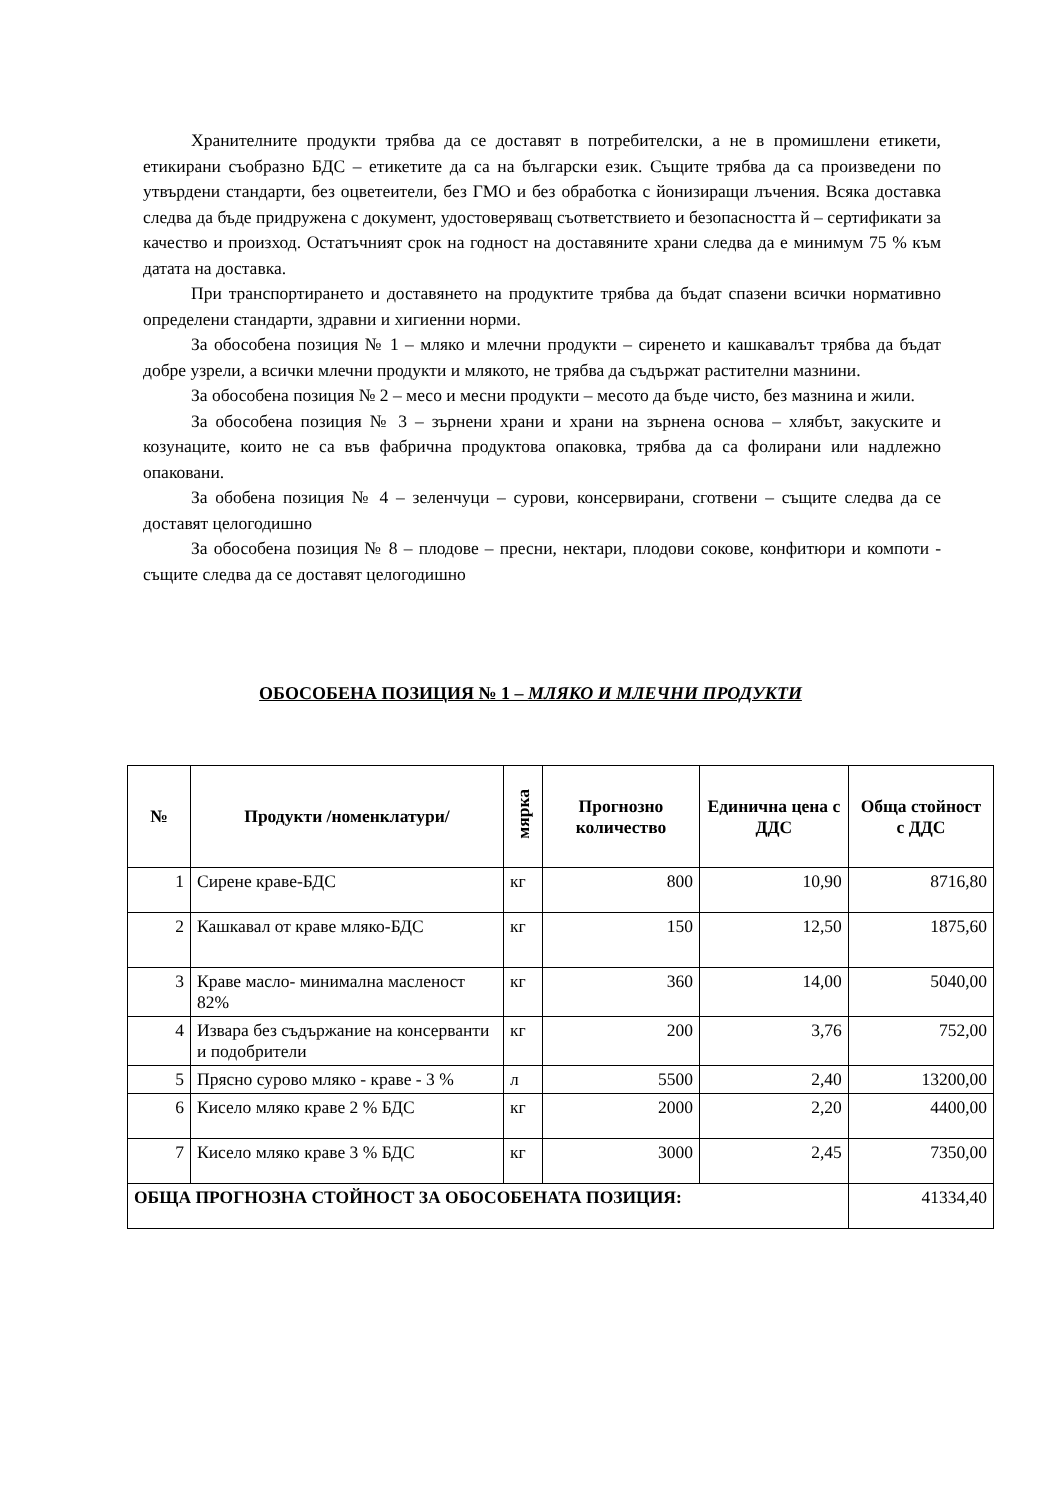Хранителните продукти трябва да се доставят в потребителски, а не в промишлени етикети, етикирани съобразно БДС – етикетите да са на български език. Същите трябва да са произведени по утвърдени стандарти, без оцветеители, без ГМО и без обработка с йонизиращи лъчения. Всяка доставка следва да бъде придружена с документ, удостоверяващ съответствието и безопасността й – сертификати за качество и произход. Остатъчният срок на годност на доставяните храни следва да е минимум 75 % към датата на доставка.
При транспортирането и доставянето на продуктите трябва да бъдат спазени всички нормативно определени стандарти, здравни и хигиенни норми.
За обособена позиция № 1 – мляко и млечни продукти – сиренето и кашкавалът трябва да бъдат добре узрели, а всички млечни продукти и млякото, не трябва да съдържат растителни мазнини.
За обособена позиция № 2 – месо и месни продукти – месото да бъде чисто, без мазнина и жили.
За обособена позиция № 3 – зърнени храни и храни на зърнена основа – хлябът, закуските и козунаците, които не са във фабрична продуктова опаковка, трябва да са фолирани или надлежно опаковани.
За обобена позиция № 4 – зеленчуци – сурови, консервирани, сготвени – същите следва да се доставят целогодишно
За обособена позиция № 8 – плодове – пресни, нектари, плодови сокове, конфитюри и компоти - същите следва да се доставят целогодишно
ОБОСОБЕНА ПОЗИЦИЯ № 1 – МЛЯКО И МЛЕЧНИ ПРОДУКТИ
| № | Продукти /номенклатури/ | мярка | Прогнозно количество | Единична цена с ДДС | Обща стойност с ДДС |
| --- | --- | --- | --- | --- | --- |
| 1 | Сирене краве-БДС | кг | 800 | 10,90 | 8716,80 |
| 2 | Кашкавал от краве мляко-БДС | кг | 150 | 12,50 | 1875,60 |
| 3 | Краве масло- минимална масленост 82% | кг | 360 | 14,00 | 5040,00 |
| 4 | Извара без съдържание на консерванти и подобрители | кг | 200 | 3,76 | 752,00 |
| 5 | Прясно сурово мляко - краве - 3 % | л | 5500 | 2,40 | 13200,00 |
| 6 | Кисело мляко краве 2 % БДС | кг | 2000 | 2,20 | 4400,00 |
| 7 | Кисело мляко краве 3 % БДС | кг | 3000 | 2,45 | 7350,00 |
| ОБЩА ПРОГНОЗНА СТОЙНОСТ ЗА ОБОСОБЕНАТА ПОЗИЦИЯ: | | | | | 41334,40 |